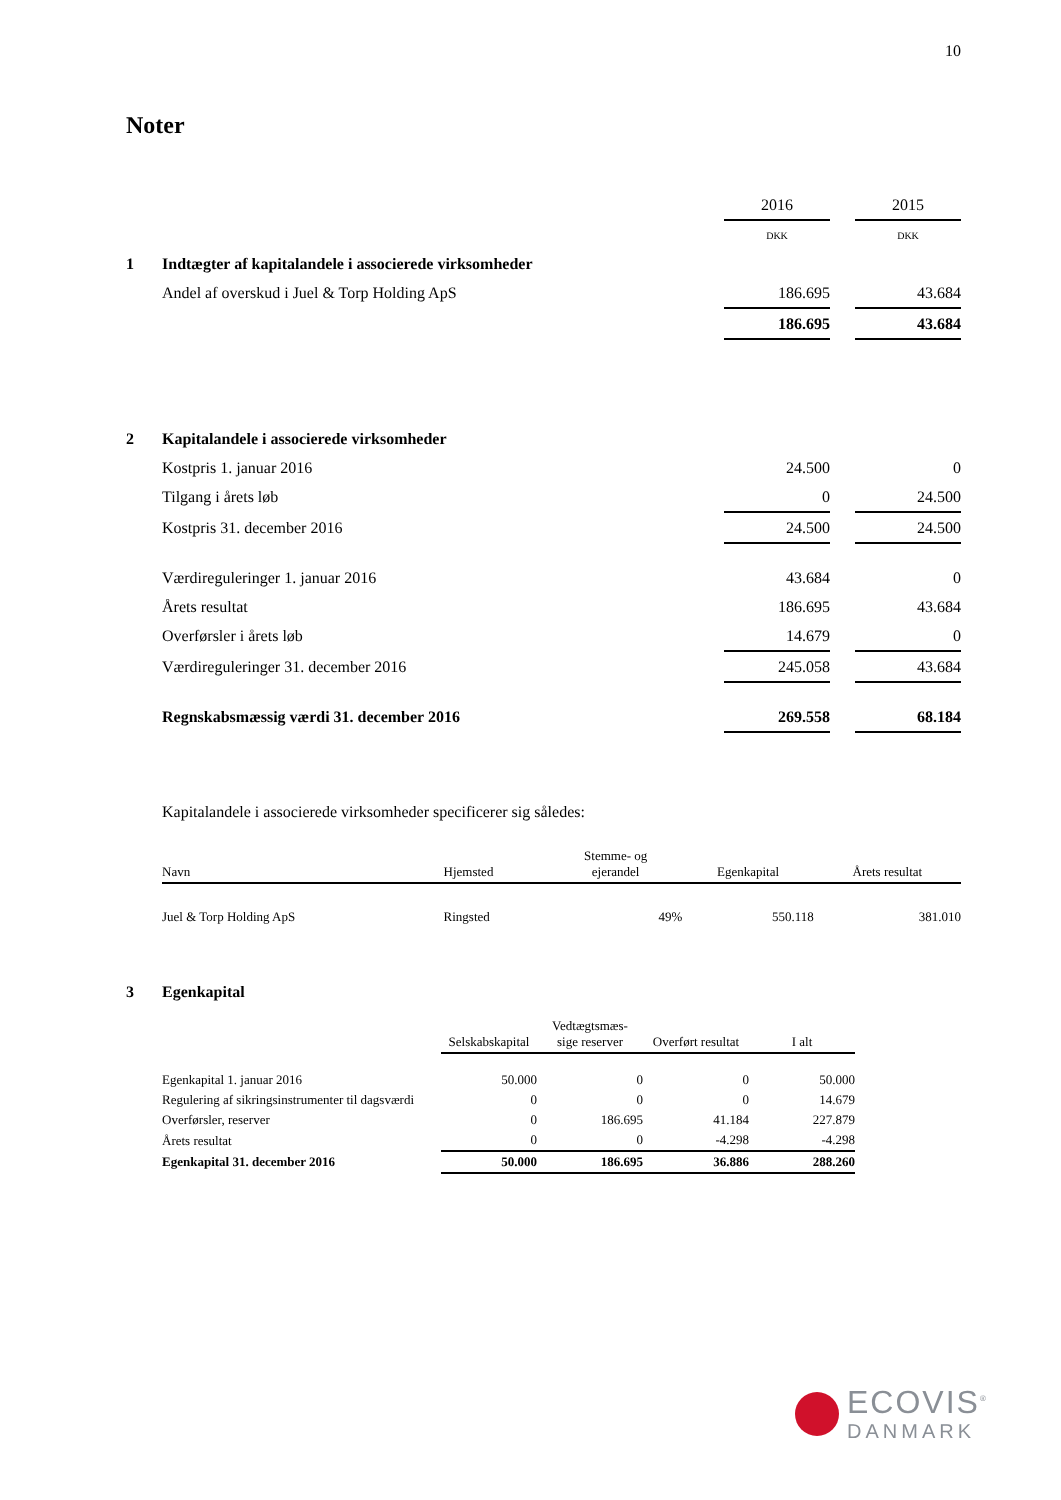10
Noter
| | | 2016 | | 2015 |
| | | DKK | | DKK |
| 1 | Indtægter af kapitalandele i associerede virksomheder | | | |
| | Andel af overskud i Juel & Torp Holding ApS | 186.695 | | 43.684 |
| | | 186.695 | | 43.684 |
| 2 | Kapitalandele i associerede virksomheder | | | |
| | Kostpris 1. januar 2016 | 24.500 | | 0 |
| | Tilgang i årets løb | 0 | | 24.500 |
| | Kostpris 31. december 2016 | 24.500 | | 24.500 |
| | Værdireguleringer 1. januar 2016 | 43.684 | | 0 |
| | Årets resultat | 186.695 | | 43.684 |
| | Overførsler i årets løb | 14.679 | | 0 |
| | Værdireguleringer 31. december 2016 | 245.058 | | 43.684 |
| | Regnskabsmæssig værdi 31. december 2016 | 269.558 | | 68.184 |
| | Kapitalandele i associerede virksomheder specificerer sig således: | | | |
| Navn | Hjemsted | Stemme- og ejerandel | Egenkapital | Årets resultat |
| --- | --- | --- | --- | --- |
| Juel & Torp Holding ApS | Ringsted | 49% | 550.118 | 381.010 |
| 3 | Egenkapital |
| | Selskabskapital | Vedtægtsmæs- sige reserver | Overført resultat | I alt |
| --- | --- | --- | --- | --- |
| Egenkapital 1. januar 2016 | 50.000 | 0 | 0 | 50.000 |
| Regulering af sikringsinstrumenter til dagsværdi | 0 | 0 | 0 | 14.679 |
| Overførsler, reserver | 0 | 186.695 | 41.184 | 227.879 |
| Årets resultat | 0 | 0 | -4.298 | -4.298 |
| Egenkapital 31. december 2016 | 50.000 | 186.695 | 36.886 | 288.260 |
ECOVIS<sup>®</sup>
DANMARK